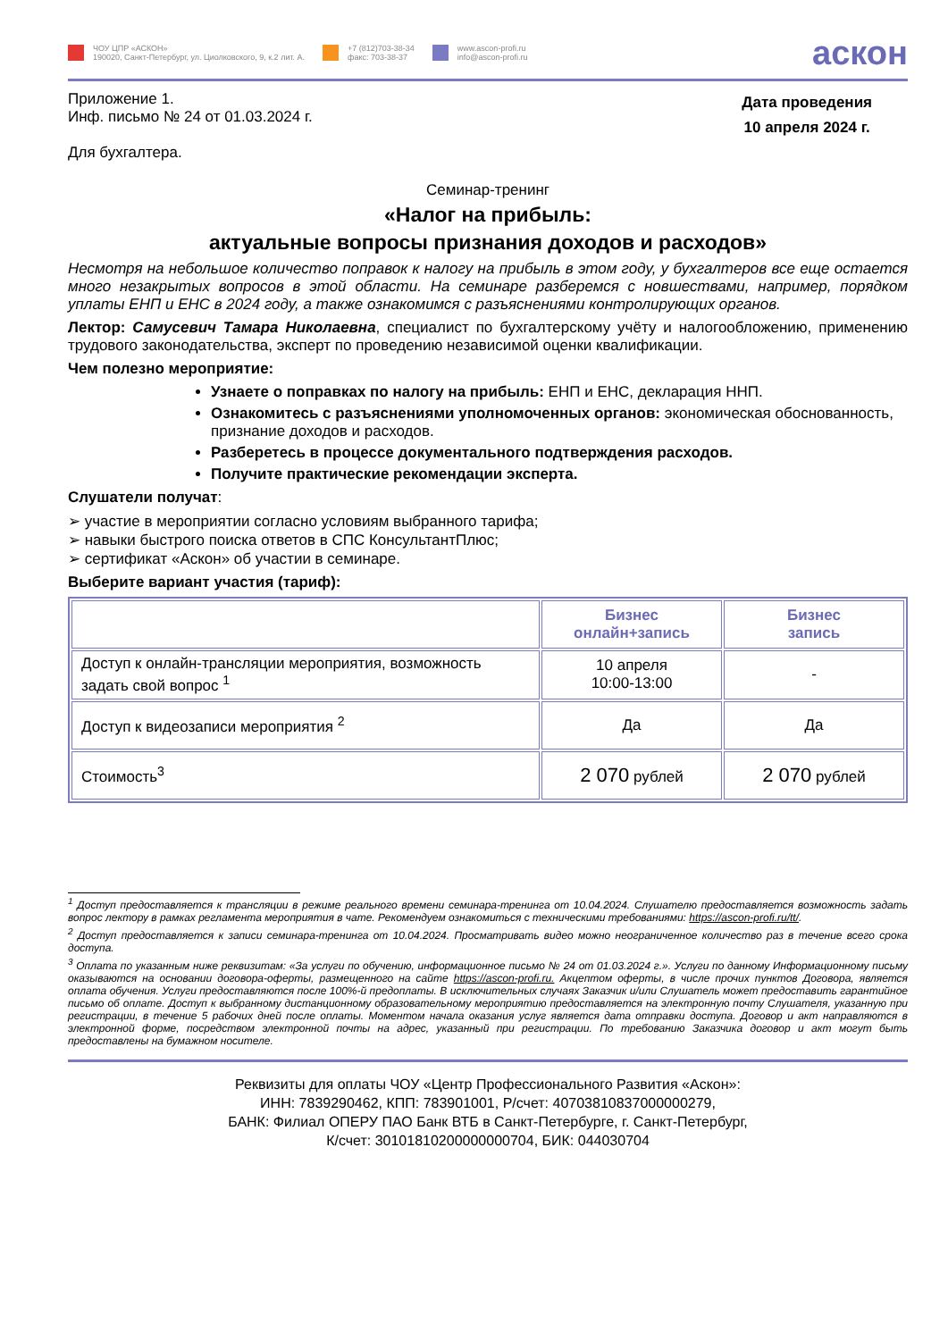ЧОУ ЦПР «АСКОН»
190020, Санкт-Петербург, ул. Циолковского, 9, к.2 лит. А.
+7 (812)703-38-34
факс: 703-38-37
www.ascon-profi.ru
info@ascon-profi.ru
аскон
Приложение 1.
Инф. письмо № 24 от 01.03.2024 г.
Для бухгалтера.
Дата проведения
10 апреля 2024 г.
Семинар-тренинг
«Налог на прибыль:
актуальные вопросы признания доходов и расходов»
Несмотря на небольшое количество поправок к налогу на прибыль в этом году, у бухгалтеров все еще остается много незакрытых вопросов в этой области. На семинаре разберемся с новшествами, например, порядком уплаты ЕНП и ЕНС в 2024 году, а также ознакомимся с разъяснениями контролирующих органов.
Лектор: Самусевич Тамара Николаевна, специалист по бухгалтерскому учёту и налогообложению, применению трудового законодательства, эксперт по проведению независимой оценки квалификации.
Чем полезно мероприятие:
Узнаете о поправках по налогу на прибыль: ЕНП и ЕНС, декларация ННП.
Ознакомитесь с разъяснениями уполномоченных органов: экономическая обоснованность, признание доходов и расходов.
Разберетесь в процессе документального подтверждения расходов.
Получите практические рекомендации эксперта.
Слушатели получат:
➢ участие в мероприятии согласно условиям выбранного тарифа;
➢ навыки быстрого поиска ответов в СПС КонсультантПлюс;
➢ сертификат «Аскон» об участии в семинаре.
Выберите вариант участия (тариф):
| | Бизнес онлайн+запись | Бизнес запись |
| Доступ к онлайн-трансляции мероприятия, возможность задать свой вопрос <sup>1</sup> | 10 апреля 10:00-13:00 | - |
| Доступ к видеозаписи мероприятия <sup>2</sup> | Да | Да |
| Стоимость<sup>3</sup> | 2 070 рублей | 2 070 рублей |
<sup>1</sup> Доступ предоставляется к трансляции в режиме реального времени семинара-тренинга от 10.04.2024. Слушателю предоставляется возможность задать вопрос лектору в рамках регламента мероприятия в чате. Рекомендуем ознакомиться с техническими требованиями: https://ascon-profi.ru/tt/.
<sup>2</sup> Доступ предоставляется к записи семинара-тренинга от 10.04.2024. Просматривать видео можно неограниченное количество раз в течение всего срока доступа.
<sup>3</sup> Оплата по указанным ниже реквизитам: «За услуги по обучению, информационное письмо № 24 от 01.03.2024 г.». Услуги по данному Информационному письму оказываются на основании договора-оферты, размещенного на сайте https://ascon-profi.ru. Акцептом оферты, в числе прочих пунктов Договора, является оплата обучения. Услуги предоставляются после 100%-й предоплаты. В исключительных случаях Заказчик и/или Слушатель может предоставить гарантийное письмо об оплате. Доступ к выбранному дистанционному образовательному мероприятию предоставляется на электронную почту Слушателя, указанную при регистрации, в течение 5 рабочих дней после оплаты. Моментом начала оказания услуг является дата отправки доступа. Договор и акт направляются в электронной форме, посредством электронной почты на адрес, указанный при регистрации. По требованию Заказчика договор и акт могут быть предоставлены на бумажном носителе.
Реквизиты для оплаты ЧОУ «Центр Профессионального Развития «Аскон»:
ИНН: 7839290462, КПП: 783901001, Р/счет: 40703810837000000279,
БАНК: Филиал ОПЕРУ ПАО Банк ВТБ в Санкт-Петербурге, г. Санкт-Петербург,
К/счет: 30101810200000000704, БИК: 044030704